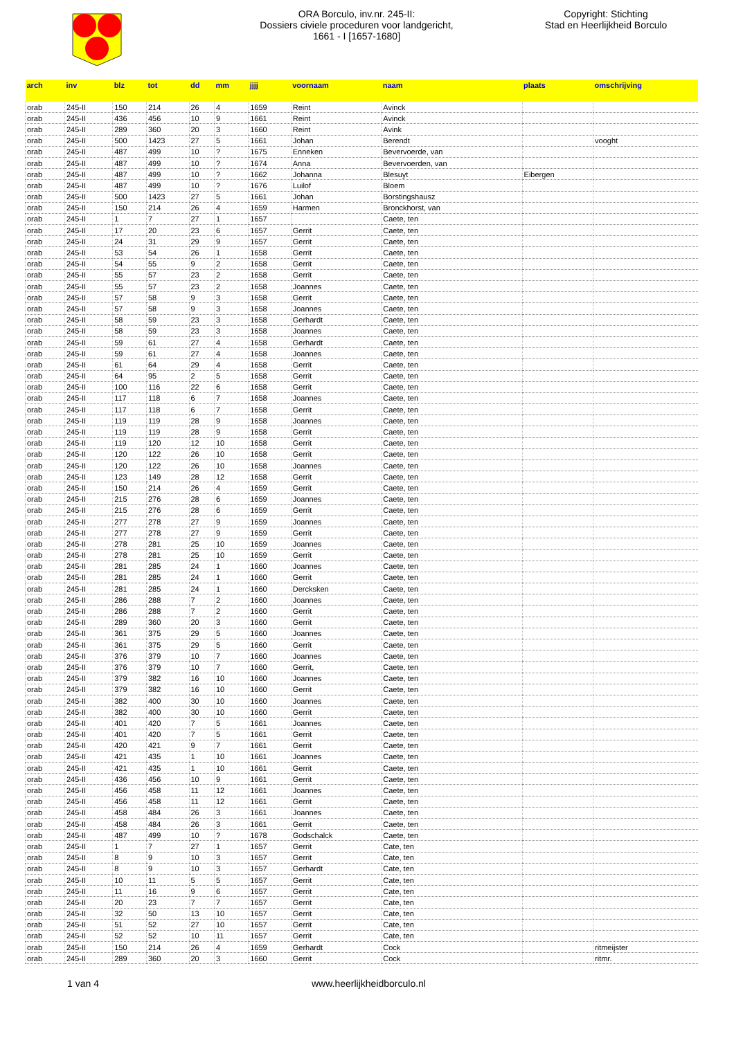ORA Borculo, inv.nr. 245-II:
Dossiers civiele proceduren voor landgericht,
1661 - I [1657-1680]
Copyright: Stichting
Stad en Heerlijkheid Borculo
| arch | inv | blz | tot | dd | mm | jjjj | voornaam | naam | plaats | omschrijving |
| --- | --- | --- | --- | --- | --- | --- | --- | --- | --- | --- |
| orab | 245-II | 150 | 214 | 26 | 4 | 1659 | Reint | Avinck | | |
| orab | 245-II | 436 | 456 | 10 | 9 | 1661 | Reint | Avinck | | |
| orab | 245-II | 289 | 360 | 20 | 3 | 1660 | Reint | Avink | | |
| orab | 245-II | 500 | 1423 | 27 | 5 | 1661 | Johan | Berendt | | vooght |
| orab | 245-II | 487 | 499 | 10 | ? | 1675 | Enneken | Bevervoerde, van | | |
| orab | 245-II | 487 | 499 | 10 | ? | 1674 | Anna | Bevervoerden, van | | |
| orab | 245-II | 487 | 499 | 10 | ? | 1662 | Johanna | Blesuyt | Eibergen | |
| orab | 245-II | 487 | 499 | 10 | ? | 1676 | Luilof | Bloem | | |
| orab | 245-II | 500 | 1423 | 27 | 5 | 1661 | Johan | Borstingshausz | | |
| orab | 245-II | 150 | 214 | 26 | 4 | 1659 | Harmen | Bronckhorst, van | | |
| orab | 245-II | 1 | 7 | 27 | 1 | 1657 | | Caete, ten | | |
| orab | 245-II | 17 | 20 | 23 | 6 | 1657 | Gerrit | Caete, ten | | |
| orab | 245-II | 24 | 31 | 29 | 9 | 1657 | Gerrit | Caete, ten | | |
| orab | 245-II | 53 | 54 | 26 | 1 | 1658 | Gerrit | Caete, ten | | |
| orab | 245-II | 54 | 55 | 9 | 2 | 1658 | Gerrit | Caete, ten | | |
| orab | 245-II | 55 | 57 | 23 | 2 | 1658 | Gerrit | Caete, ten | | |
| orab | 245-II | 55 | 57 | 23 | 2 | 1658 | Joannes | Caete, ten | | |
| orab | 245-II | 57 | 58 | 9 | 3 | 1658 | Gerrit | Caete, ten | | |
| orab | 245-II | 57 | 58 | 9 | 3 | 1658 | Joannes | Caete, ten | | |
| orab | 245-II | 58 | 59 | 23 | 3 | 1658 | Gerhardt | Caete, ten | | |
| orab | 245-II | 58 | 59 | 23 | 3 | 1658 | Joannes | Caete, ten | | |
| orab | 245-II | 59 | 61 | 27 | 4 | 1658 | Gerhardt | Caete, ten | | |
| orab | 245-II | 59 | 61 | 27 | 4 | 1658 | Joannes | Caete, ten | | |
| orab | 245-II | 61 | 64 | 29 | 4 | 1658 | Gerrit | Caete, ten | | |
| orab | 245-II | 64 | 95 | 2 | 5 | 1658 | Gerrit | Caete, ten | | |
| orab | 245-II | 100 | 116 | 22 | 6 | 1658 | Gerrit | Caete, ten | | |
| orab | 245-II | 117 | 118 | 6 | 7 | 1658 | Joannes | Caete, ten | | |
| orab | 245-II | 117 | 118 | 6 | 7 | 1658 | Gerrit | Caete, ten | | |
| orab | 245-II | 119 | 119 | 28 | 9 | 1658 | Joannes | Caete, ten | | |
| orab | 245-II | 119 | 119 | 28 | 9 | 1658 | Gerrit | Caete, ten | | |
| orab | 245-II | 119 | 120 | 12 | 10 | 1658 | Gerrit | Caete, ten | | |
| orab | 245-II | 120 | 122 | 26 | 10 | 1658 | Gerrit | Caete, ten | | |
| orab | 245-II | 120 | 122 | 26 | 10 | 1658 | Joannes | Caete, ten | | |
| orab | 245-II | 123 | 149 | 28 | 12 | 1658 | Gerrit | Caete, ten | | |
| orab | 245-II | 150 | 214 | 26 | 4 | 1659 | Gerrit | Caete, ten | | |
| orab | 245-II | 215 | 276 | 28 | 6 | 1659 | Joannes | Caete, ten | | |
| orab | 245-II | 215 | 276 | 28 | 6 | 1659 | Gerrit | Caete, ten | | |
| orab | 245-II | 277 | 278 | 27 | 9 | 1659 | Joannes | Caete, ten | | |
| orab | 245-II | 277 | 278 | 27 | 9 | 1659 | Gerrit | Caete, ten | | |
| orab | 245-II | 278 | 281 | 25 | 10 | 1659 | Joannes | Caete, ten | | |
| orab | 245-II | 278 | 281 | 25 | 10 | 1659 | Gerrit | Caete, ten | | |
| orab | 245-II | 281 | 285 | 24 | 1 | 1660 | Joannes | Caete, ten | | |
| orab | 245-II | 281 | 285 | 24 | 1 | 1660 | Gerrit | Caete, ten | | |
| orab | 245-II | 281 | 285 | 24 | 1 | 1660 | Dercksken | Caete, ten | | |
| orab | 245-II | 286 | 288 | 7 | 2 | 1660 | Joannes | Caete, ten | | |
| orab | 245-II | 286 | 288 | 7 | 2 | 1660 | Gerrit | Caete, ten | | |
| orab | 245-II | 289 | 360 | 20 | 3 | 1660 | Gerrit | Caete, ten | | |
| orab | 245-II | 361 | 375 | 29 | 5 | 1660 | Joannes | Caete, ten | | |
| orab | 245-II | 361 | 375 | 29 | 5 | 1660 | Gerrit | Caete, ten | | |
| orab | 245-II | 376 | 379 | 10 | 7 | 1660 | Joannes | Caete, ten | | |
| orab | 245-II | 376 | 379 | 10 | 7 | 1660 | Gerrit, | Caete, ten | | |
| orab | 245-II | 379 | 382 | 16 | 10 | 1660 | Joannes | Caete, ten | | |
| orab | 245-II | 379 | 382 | 16 | 10 | 1660 | Gerrit | Caete, ten | | |
| orab | 245-II | 382 | 400 | 30 | 10 | 1660 | Joannes | Caete, ten | | |
| orab | 245-II | 382 | 400 | 30 | 10 | 1660 | Gerrit | Caete, ten | | |
| orab | 245-II | 401 | 420 | 7 | 5 | 1661 | Joannes | Caete, ten | | |
| orab | 245-II | 401 | 420 | 7 | 5 | 1661 | Gerrit | Caete, ten | | |
| orab | 245-II | 420 | 421 | 9 | 7 | 1661 | Gerrit | Caete, ten | | |
| orab | 245-II | 421 | 435 | 1 | 10 | 1661 | Joannes | Caete, ten | | |
| orab | 245-II | 421 | 435 | 1 | 10 | 1661 | Gerrit | Caete, ten | | |
| orab | 245-II | 436 | 456 | 10 | 9 | 1661 | Gerrit | Caete, ten | | |
| orab | 245-II | 456 | 458 | 11 | 12 | 1661 | Joannes | Caete, ten | | |
| orab | 245-II | 456 | 458 | 11 | 12 | 1661 | Gerrit | Caete, ten | | |
| orab | 245-II | 458 | 484 | 26 | 3 | 1661 | Joannes | Caete, ten | | |
| orab | 245-II | 458 | 484 | 26 | 3 | 1661 | Gerrit | Caete, ten | | |
| orab | 245-II | 487 | 499 | 10 | ? | 1678 | Godschalck | Caete, ten | | |
| orab | 245-II | 1 | 7 | 27 | 1 | 1657 | Gerrit | Cate, ten | | |
| orab | 245-II | 8 | 9 | 10 | 3 | 1657 | Gerrit | Cate, ten | | |
| orab | 245-II | 8 | 9 | 10 | 3 | 1657 | Gerhardt | Cate, ten | | |
| orab | 245-II | 10 | 11 | 5 | 5 | 1657 | Gerrit | Cate, ten | | |
| orab | 245-II | 11 | 16 | 9 | 6 | 1657 | Gerrit | Cate, ten | | |
| orab | 245-II | 20 | 23 | 7 | 7 | 1657 | Gerrit | Cate, ten | | |
| orab | 245-II | 32 | 50 | 13 | 10 | 1657 | Gerrit | Cate, ten | | |
| orab | 245-II | 51 | 52 | 27 | 10 | 1657 | Gerrit | Cate, ten | | |
| orab | 245-II | 52 | 52 | 10 | 11 | 1657 | Gerrit | Cate, ten | | |
| orab | 245-II | 150 | 214 | 26 | 4 | 1659 | Gerhardt | Cock | | ritmeijster |
| orab | 245-II | 289 | 360 | 20 | 3 | 1660 | Gerrit | Cock | | ritmr. |
1 van 4 www.heerlijkheidborculo.nl